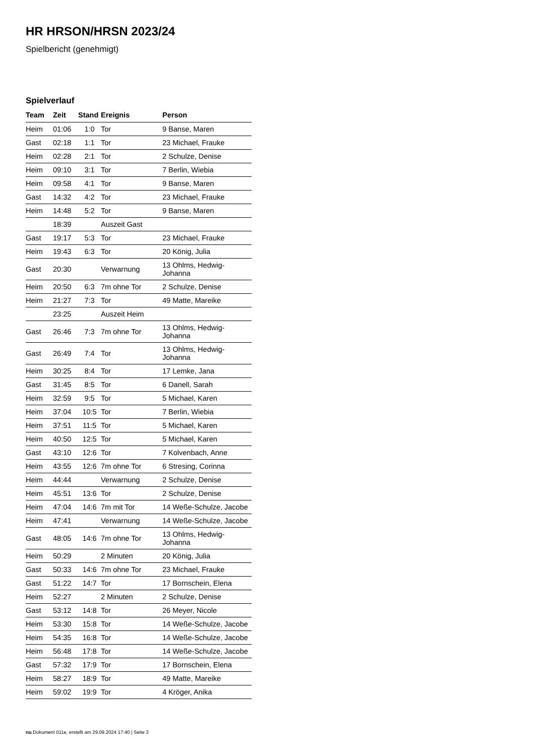HR HRSON/HRSN 2023/24
Spielbericht (genehmigt)
Spielverlauf
| Team | Zeit | Stand | Ereignis | Person |
| --- | --- | --- | --- | --- |
| Heim | 01:06 | 1:0 | Tor | 9 Banse, Maren |
| Gast | 02:18 | 1:1 | Tor | 23 Michael, Frauke |
| Heim | 02:28 | 2:1 | Tor | 2 Schulze, Denise |
| Heim | 09:10 | 3:1 | Tor | 7 Berlin, Wiebia |
| Heim | 09:58 | 4:1 | Tor | 9 Banse, Maren |
| Gast | 14:32 | 4:2 | Tor | 23 Michael, Frauke |
| Heim | 14:48 | 5:2 | Tor | 9 Banse, Maren |
| | 18:39 | | Auszeit Gast | |
| Gast | 19:17 | 5:3 | Tor | 23 Michael, Frauke |
| Heim | 19:43 | 6:3 | Tor | 20 König, Julia |
| Gast | 20:30 | | Verwarnung | 13 Ohlms, Hedwig-Johanna |
| Heim | 20:50 | 6:3 | 7m ohne Tor | 2 Schulze, Denise |
| Heim | 21:27 | 7:3 | Tor | 49 Matte, Mareike |
| | 23:25 | | Auszeit Heim | |
| Gast | 26:46 | 7:3 | 7m ohne Tor | 13 Ohlms, Hedwig-Johanna |
| Gast | 26:49 | 7:4 | Tor | 13 Ohlms, Hedwig-Johanna |
| Heim | 30:25 | 8:4 | Tor | 17 Lemke, Jana |
| Gast | 31:45 | 8:5 | Tor | 6 Danell, Sarah |
| Heim | 32:59 | 9:5 | Tor | 5 Michael, Karen |
| Heim | 37:04 | 10:5 | Tor | 7 Berlin, Wiebia |
| Heim | 37:51 | 11:5 | Tor | 5 Michael, Karen |
| Heim | 40:50 | 12:5 | Tor | 5 Michael, Karen |
| Gast | 43:10 | 12:6 | Tor | 7 Kolvenbach, Anne |
| Heim | 43:55 | 12:6 | 7m ohne Tor | 6 Stresing, Corinna |
| Heim | 44:44 | | Verwarnung | 2 Schulze, Denise |
| Heim | 45:51 | 13:6 | Tor | 2 Schulze, Denise |
| Heim | 47:04 | 14:6 | 7m mit Tor | 14 Weße-Schulze, Jacobe |
| Heim | 47:41 | | Verwarnung | 14 Weße-Schulze, Jacobe |
| Gast | 48:05 | 14:6 | 7m ohne Tor | 13 Ohlms, Hedwig-Johanna |
| Heim | 50:29 | | 2 Minuten | 20 König, Julia |
| Gast | 50:33 | 14:6 | 7m ohne Tor | 23 Michael, Frauke |
| Gast | 51:22 | 14:7 | Tor | 17 Bornschein, Elena |
| Heim | 52:27 | | 2 Minuten | 2 Schulze, Denise |
| Gast | 53:12 | 14:8 | Tor | 26 Meyer, Nicole |
| Heim | 53:30 | 15:8 | Tor | 14 Weße-Schulze, Jacobe |
| Heim | 54:35 | 16:8 | Tor | 14 Weße-Schulze, Jacobe |
| Heim | 56:48 | 17:8 | Tor | 14 Weße-Schulze, Jacobe |
| Gast | 57:32 | 17:9 | Tor | 17 Bornschein, Elena |
| Heim | 58:27 | 18:9 | Tor | 49 Matte, Mareike |
| Heim | 59:02 | 19:9 | Tor | 4 Kröger, Anika |
nu.Dokument 011e, erstellt am 29.09.2024 17:40 | Seite 3